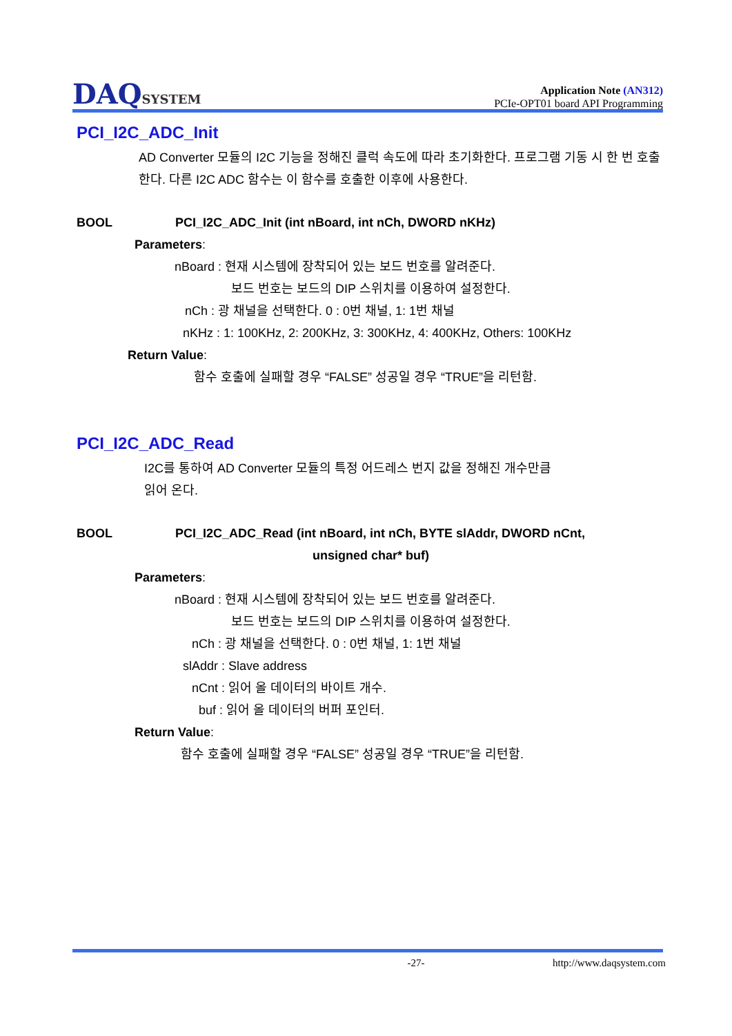DAQSYSTEM
Application Note (AN312)
PCIe-OPT01 board API Programming
PCI_I2C_ADC_Init
AD Converter 모듈의 I2C 기능을 정해진 클럭 속도에 따라 초기화한다. 프로그램 기동 시 한 번 호출한다. 다른 I2C ADC 함수는 이 함수를 호출한 이후에 사용한다.
BOOL PCI_I2C_ADC_Init (int nBoard, int nCh, DWORD nKHz)
Parameters:
nBoard : 현재 시스템에 장착되어 있는 보드 번호를 알려준다.
보드 번호는 보드의 DIP 스위치를 이용하여 설정한다.
nCh : 광 채널을 선택한다. 0 : 0번 채널, 1: 1번 채널
nKHz : 1: 100KHz, 2: 200KHz, 3: 300KHz, 4: 400KHz, Others: 100KHz
Return Value:
함수 호출에 실패할 경우 “FALSE” 성공일 경우 “TRUE”을 리턴함.
PCI_I2C_ADC_Read
I2C를 통하여 AD Converter 모듈의 특정 어드레스 번지 값을 정해진 개수만큼
읽어 온다.
BOOL PCI_I2C_ADC_Read (int nBoard, int nCh, BYTE slAddr, DWORD nCnt,
unsigned char* buf)
Parameters:
nBoard : 현재 시스템에 장착되어 있는 보드 번호를 알려준다.
보드 번호는 보드의 DIP 스위치를 이용하여 설정한다.
nCh : 광 채널을 선택한다. 0 : 0번 채널, 1: 1번 채널
slAddr : Slave address
nCnt : 읽어 올 데이터의 바이트 개수.
buf : 읽어 올 데이터의 버퍼 포인터.
Return Value:
함수 호출에 실패할 경우 “FALSE” 성공일 경우 “TRUE”을 리턴함.
-27- http://www.daqsystem.com